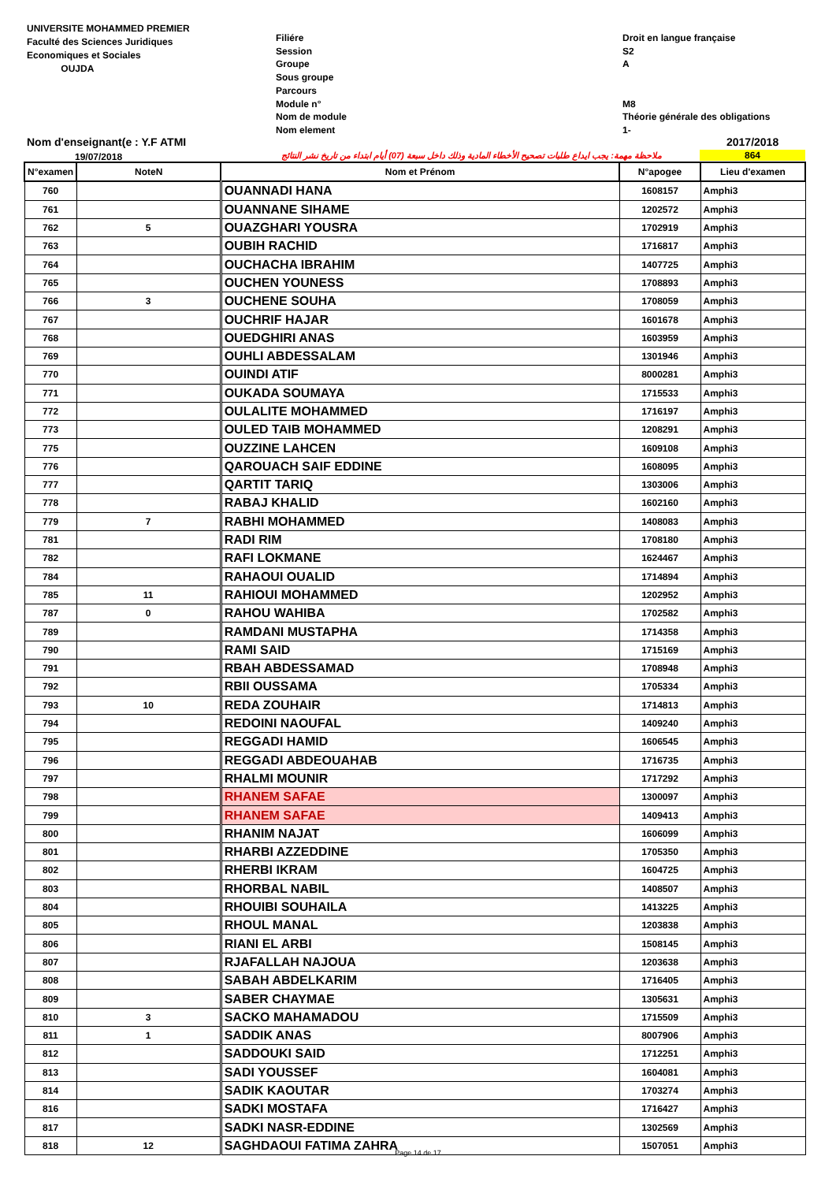UNIVERSITE MOHAMMED PREMIER
Faculté des Sciences Juridiques
Economiques et Sociales
OUJDA
Filiére
Session
Groupe
Sous groupe
Parcours
Module n°
Nom de module
Nom element
Droit en langue française
S2
A
M8
Théorie générale des obligations
1-
Nom d'enseignant(e : Y.F ATMI
19/07/2018
ملاحظة مهمة: يجب ايداع طلبات تصحيح الأخطاء المادية وذلك داخل سبعة (07) أيام ابتداء من تاريخ نشر النتائج
2017/2018
864
| N°examen | NoteN | Nom et Prénom | N°apogee | Lieu d'examen |
| --- | --- | --- | --- | --- |
| 760 | | OUANNADI HANA | 1608157 | Amphi3 |
| 761 | | OUANNANE SIHAME | 1202572 | Amphi3 |
| 762 | 5 | OUAZGHARI YOUSRA | 1702919 | Amphi3 |
| 763 | | OUBIH RACHID | 1716817 | Amphi3 |
| 764 | | OUCHACHA IBRAHIM | 1407725 | Amphi3 |
| 765 | | OUCHEN YOUNESS | 1708893 | Amphi3 |
| 766 | 3 | OUCHENE SOUHA | 1708059 | Amphi3 |
| 767 | | OUCHRIF HAJAR | 1601678 | Amphi3 |
| 768 | | OUEDGHIRI ANAS | 1603959 | Amphi3 |
| 769 | | OUHLI ABDESSALAM | 1301946 | Amphi3 |
| 770 | | OUINDI ATIF | 8000281 | Amphi3 |
| 771 | | OUKADA SOUMAYA | 1715533 | Amphi3 |
| 772 | | OULALITE MOHAMMED | 1716197 | Amphi3 |
| 773 | | OULED TAIB MOHAMMED | 1208291 | Amphi3 |
| 775 | | OUZZINE LAHCEN | 1609108 | Amphi3 |
| 776 | | QAROUACH SAIF EDDINE | 1608095 | Amphi3 |
| 777 | | QARTIT TARIQ | 1303006 | Amphi3 |
| 778 | | RABAJ KHALID | 1602160 | Amphi3 |
| 779 | 7 | RABHI MOHAMMED | 1408083 | Amphi3 |
| 781 | | RADI RIM | 1708180 | Amphi3 |
| 782 | | RAFI LOKMANE | 1624467 | Amphi3 |
| 784 | | RAHAOUI OUALID | 1714894 | Amphi3 |
| 785 | 11 | RAHIOUI MOHAMMED | 1202952 | Amphi3 |
| 787 | 0 | RAHOU WAHIBA | 1702582 | Amphi3 |
| 789 | | RAMDANI MUSTAPHA | 1714358 | Amphi3 |
| 790 | | RAMI SAID | 1715169 | Amphi3 |
| 791 | | RBAH ABDESSAMAD | 1708948 | Amphi3 |
| 792 | | RBII OUSSAMA | 1705334 | Amphi3 |
| 793 | 10 | REDA ZOUHAIR | 1714813 | Amphi3 |
| 794 | | REDOINI NAOUFAL | 1409240 | Amphi3 |
| 795 | | REGGADI HAMID | 1606545 | Amphi3 |
| 796 | | REGGADI ABDEOUAHAB | 1716735 | Amphi3 |
| 797 | | RHALMI MOUNIR | 1717292 | Amphi3 |
| 798 | | RHANEM SAFAE | 1300097 | Amphi3 |
| 799 | | RHANEM SAFAE | 1409413 | Amphi3 |
| 800 | | RHANIM NAJAT | 1606099 | Amphi3 |
| 801 | | RHARBI AZZEDDINE | 1705350 | Amphi3 |
| 802 | | RHERBI IKRAM | 1604725 | Amphi3 |
| 803 | | RHORBAL NABIL | 1408507 | Amphi3 |
| 804 | | RHOUIBI SOUHAILA | 1413225 | Amphi3 |
| 805 | | RHOUL MANAL | 1203838 | Amphi3 |
| 806 | | RIANI EL ARBI | 1508145 | Amphi3 |
| 807 | | RJAFALLAH NAJOUA | 1203638 | Amphi3 |
| 808 | | SABAH ABDELKARIM | 1716405 | Amphi3 |
| 809 | | SABER CHAYMAE | 1305631 | Amphi3 |
| 810 | 3 | SACKO MAHAMADOU | 1715509 | Amphi3 |
| 811 | 1 | SADDIK ANAS | 8007906 | Amphi3 |
| 812 | | SADDOUKI SAID | 1712251 | Amphi3 |
| 813 | | SADI YOUSSEF | 1604081 | Amphi3 |
| 814 | | SADIK KAOUTAR | 1703274 | Amphi3 |
| 816 | | SADKI MOSTAFA | 1716427 | Amphi3 |
| 817 | | SADKI NASR-EDDINE | 1302569 | Amphi3 |
| 818 | 12 | SAGHDAOUI FATIMA ZAHRA | 1507051 | Amphi3 |
Page 14 de 17